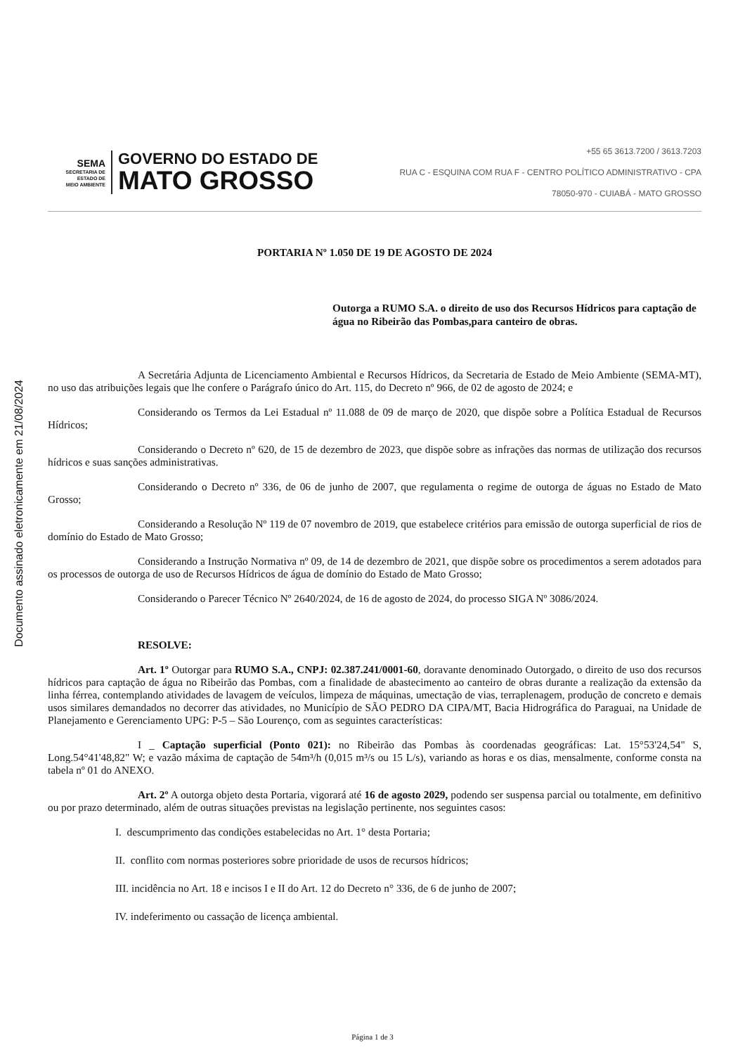Documento assinado eletronicamente em 21/08/2024
SEMA
SECRETARIA DE
ESTADO DE
MEIO AMBIENTE
GOVERNO DO ESTADO DE
MATO GROSSO
+55 65 3613.7200 / 3613.7203
RUA C - ESQUINA COM RUA F - CENTRO POLÍTICO ADMINISTRATIVO - CPA
78050-970 - CUIABÁ - MATO GROSSO
PORTARIA Nº 1.050 DE 19 DE AGOSTO DE 2024
Outorga a RUMO S.A. o direito de uso dos Recursos Hídricos para captação de água no Ribeirão das Pombas,para canteiro de obras.
A Secretária Adjunta de Licenciamento Ambiental e Recursos Hídricos, da Secretaria de Estado de Meio Ambiente (SEMA-MT), no uso das atribuições legais que lhe confere o Parágrafo único do Art. 115, do Decreto nº 966, de 02 de agosto de 2024; e
Considerando os Termos da Lei Estadual nº 11.088 de 09 de março de 2020, que dispõe sobre a Política Estadual de Recursos Hídricos;
Considerando o Decreto nº 620, de 15 de dezembro de 2023, que dispõe sobre as infrações das normas de utilização dos recursos hídricos e suas sanções administrativas.
Considerando o Decreto nº 336, de 06 de junho de 2007, que regulamenta o regime de outorga de águas no Estado de Mato Grosso;
Considerando a Resolução Nº 119 de 07 novembro de 2019, que estabelece critérios para emissão de outorga superficial de rios de domínio do Estado de Mato Grosso;
Considerando a Instrução Normativa nº 09, de 14 de dezembro de 2021, que dispõe sobre os procedimentos a serem adotados para os processos de outorga de uso de Recursos Hídricos de água de domínio do Estado de Mato Grosso;
Considerando o Parecer Técnico Nº 2640/2024, de 16 de agosto de 2024, do processo SIGA Nº 3086/2024.
RESOLVE:
Art. 1º Outorgar para RUMO S.A., CNPJ: 02.387.241/0001-60, doravante denominado Outorgado, o direito de uso dos recursos hídricos para captação de água no Ribeirão das Pombas, com a finalidade de abastecimento ao canteiro de obras durante a realização da extensão da linha férrea, contemplando atividades de lavagem de veículos, limpeza de máquinas, umectação de vias, terraplenagem, produção de concreto e demais usos similares demandados no decorrer das atividades, no Município de SÃO PEDRO DA CIPA/MT, Bacia Hidrográfica do Paraguai, na Unidade de Planejamento e Gerenciamento UPG: P-5 – São Lourenço, com as seguintes características:
I _ Captação superficial (Ponto 021): no Ribeirão das Pombas às coordenadas geográficas: Lat. 15°53'24,54" S, Long.54°41'48,82" W; e vazão máxima de captação de 54m³/h (0,015 m³/s ou 15 L/s), variando as horas e os dias, mensalmente, conforme consta na tabela nº 01 do ANEXO.
Art. 2º A outorga objeto desta Portaria, vigorará até 16 de agosto 2029, podendo ser suspensa parcial ou totalmente, em definitivo ou por prazo determinado, além de outras situações previstas na legislação pertinente, nos seguintes casos:
I. descumprimento das condições estabelecidas no Art. 1° desta Portaria;
II. conflito com normas posteriores sobre prioridade de usos de recursos hídricos;
III. incidência no Art. 18 e incisos I e II do Art. 12 do Decreto n° 336, de 6 de junho de 2007;
IV. indeferimento ou cassação de licença ambiental.
Página 1 de 3